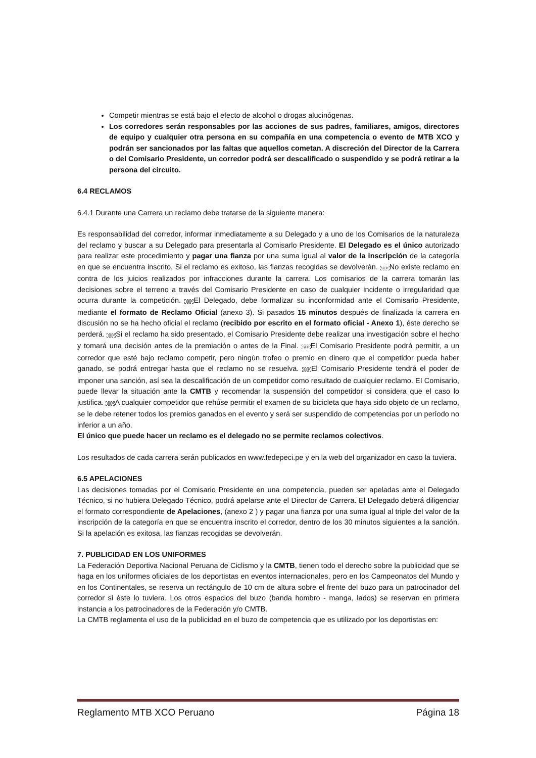Competir mientras se está bajo el efecto de alcohol o drogas alucinógenas.
Los corredores serán responsables por las acciones de sus padres, familiares, amigos, directores de equipo y cualquier otra persona en su compañía en una competencia o evento de MTB XCO y podrán ser sancionados por las faltas que aquellos cometan. A discreción del Director de la Carrera o del Comisario Presidente, un corredor podrá ser descalificado o suspendido y se podrá retirar a la persona del circuito.
6.4 RECLAMOS
6.4.1 Durante una Carrera un reclamo debe tratarse de la siguiente manera:
Es responsabilidad del corredor, informar inmediatamente a su Delegado y a uno de los Comisarios de la naturaleza del reclamo y buscar a su Delegado para presentarla al Comisarlo Presidente. El Delegado es el único autorizado para realizar este procedimiento y pagar una fianza por una suma igual al valor de la inscripción de la categoría en que se encuentra inscrito, Si el reclamo es exitoso, las fianzas recogidas se devolverán. SEPNo existe reclamo en contra de los juicios realizados por infracciones durante la carrera. Los comisarios de la carrera tomarán las decisiones sobre el terreno a través del Comisario Presidente en caso de cualquier incidente o irregularidad que ocurra durante la competición. SEPEl Delegado, debe formalizar su inconformidad ante el Comisario Presidente, mediante el formato de Reclamo Oficial (anexo 3). Si pasados 15 minutos después de finalizada la carrera en discusión no se ha hecho oficial el reclamo (recibido por escrito en el formato oficial - Anexo 1), éste derecho se perderá. SEPSi el reclamo ha sido presentado, el Comisario Presidente debe realizar una investigación sobre el hecho y tomará una decisión antes de la premiación o antes de la Final. SEPEl Comisario Presidente podrá permitir, a un corredor que esté bajo reclamo competir, pero ningún trofeo o premio en dinero que el competidor pueda haber ganado, se podrá entregar hasta que el reclamo no se resuelva. SEPEl Comisario Presidente tendrá el poder de imponer una sanción, así sea la descalificación de un competidor como resultado de cualquier reclamo. EI Comisario, puede llevar la situación ante la CMTB y recomendar la suspensión del competidor si considera que el caso lo justifica. SEPA cualquier competidor que rehúse permitir el examen de su bicicleta que haya sido objeto de un reclamo, se le debe retener todos los premios ganados en el evento y será ser suspendido de competencias por un período no inferior a un año.
El único que puede hacer un reclamo es el delegado no se permite reclamos colectivos.
Los resultados de cada carrera serán publicados en www.fedepeci.pe y en la web del organizador en caso la tuviera.
6.5 APELACIONES
Las decisiones tomadas por el Comisario Presidente en una competencia, pueden ser apeladas ante el Delegado Técnico, si no hubiera Delegado Técnico, podrá apelarse ante el Director de Carrera. El Delegado deberá diligenciar el formato correspondiente de Apelaciones, (anexo 2 ) y pagar una fianza por una suma igual al triple del valor de la inscripción de la categoría en que se encuentra inscrito el corredor, dentro de los 30 minutos siguientes a la sanción. Si la apelación es exitosa, las fianzas recogidas se devolverán.
7. PUBLICIDAD EN LOS UNIFORMES
La Federación Deportiva Nacional Peruana de Ciclismo y la CMTB, tienen todo el derecho sobre la publicidad que se haga en los uniformes oficiales de los deportistas en eventos internacionales, pero en los Campeonatos del Mundo y en los Continentales, se reserva un rectángulo de 10 cm de altura sobre el frente del buzo para un patrocinador del corredor si éste lo tuviera. Los otros espacios del buzo (banda hombro - manga, lados) se reservan en primera instancia a los patrocinadores de la Federación y/o CMTB.
La CMTB reglamenta el uso de la publicidad en el buzo de competencia que es utilizado por los deportistas en:
Reglamento MTB XCO Peruano Página 18